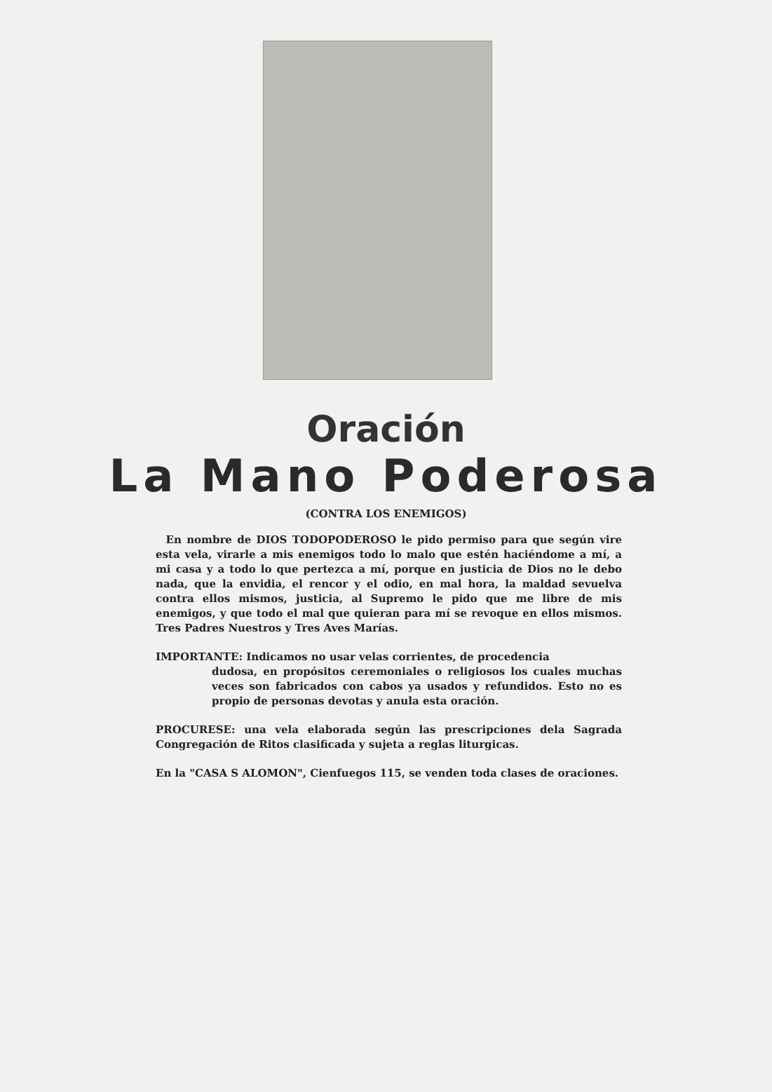Oración
La Mano Poderosa
(CONTRA LOS ENEMIGOS)
En nombre de DIOS TODOPODEROSO le pido permiso para que según vire esta vela, virarle a mis enemigos todo lo malo que estén haciéndome a mí, a mi casa y a todo lo que pertezca a mí, porque en justicia de Dios no le debo nada, que la envidia, el rencor y el odio, en mal hora, la maldad sevuelva contra ellos mismos, justicia, al Supremo le pido que me libre de mis enemigos, y que todo el mal que quieran para mí se revoque en ellos mismos. Tres Padres Nuestros y Tres Aves Marías.
IMPORTANTE: Indicamos no usar velas corrientes, de procedencia
dudosa, en propósitos ceremoniales o religiosos los cuales muchas veces son fabricados con cabos ya usados y refundidos. Esto no es propio de personas devotas y anula esta oración.
PROCURESE: una vela elaborada según las prescripciones dela Sagrada Congregación de Ritos clasificada y sujeta a reglas liturgicas.
En la "CASA S ALOMON", Cienfuegos 115, se venden toda clases de oraciones.